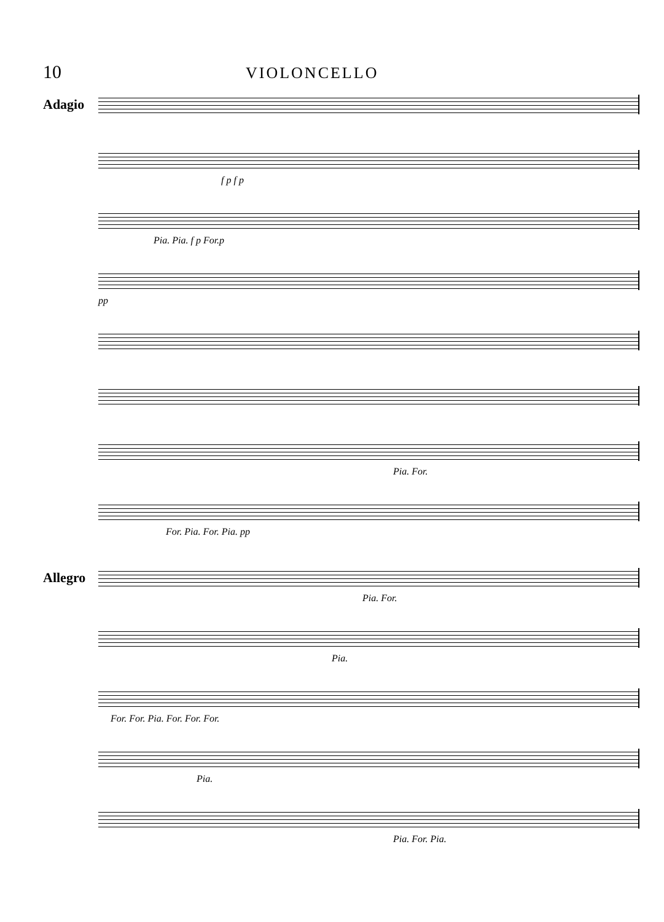10
VIOLONCELLO
Adagio
f p f p
Pia. Pia. f p For.p
pp
Pia. For.
For. Pia. For. Pia. pp
Allegro
Pia. For.
Pia.
For. For. Pia. For. For. For.
Pia.
Pia. For. Pia.